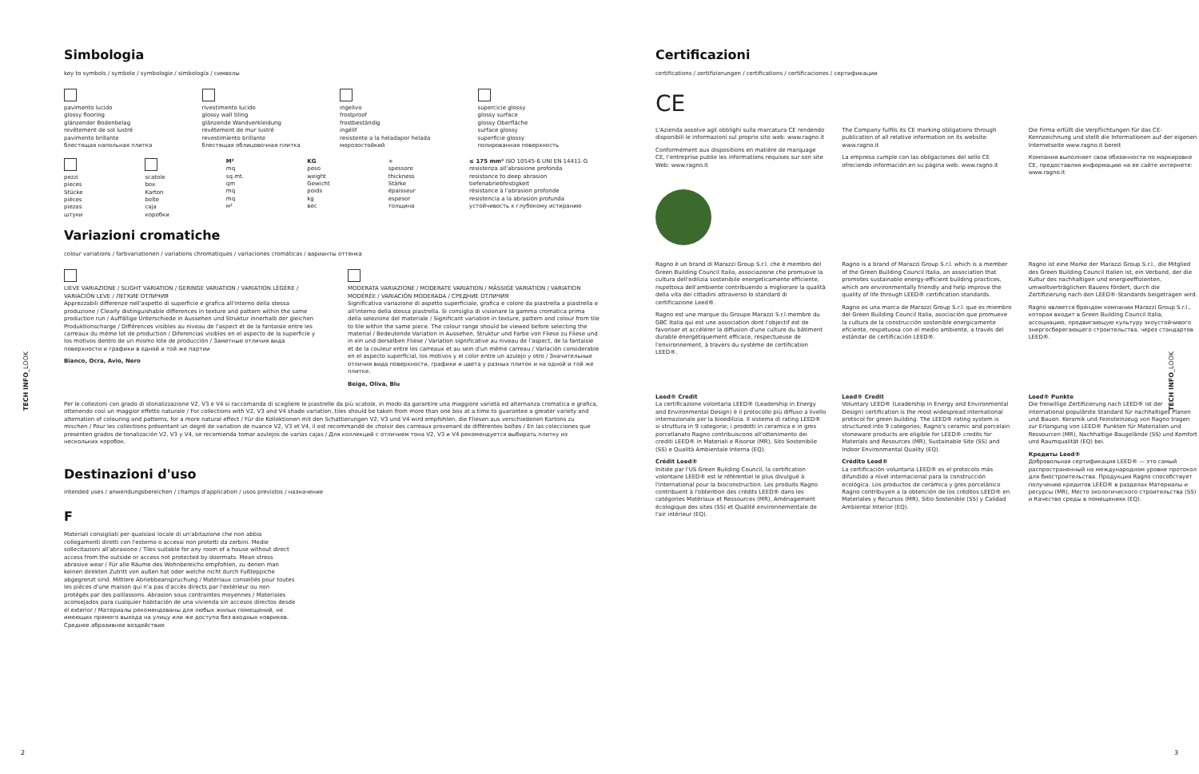Simbologia
key to symbols / symbole / symbologie / simbología / символы
pavimento lucido
glossy flooring
glänzender Bodenbelag
revêtement de sol lustré
pavimento brillante
блестящая напольная плитка
rivestimento lucido
glossy wall tiling
glänzende Wandverkleidung
revêtement de mur lustré
revestimiento brillante
блестящая облицовочная плитка
ingelivo
frostproof
frostbeständig
ingélif
resistente a la heladapor helada
морозостойкий
supercicie glossy
glossy surface
glossy Oberfläche
surface glossy
superficie glossy
полированная поверхность
pezzi
pieces
Stücke
pièces
piezas
штуки
scatole
box
Karton
boîte
caja
коробки
M²
mq
sq.mt.
qm
mq
mq
м²
KG
peso
weight
Gewicht
poids
kg
вес
÷
spessore
thickness
Stärke
épaisseur
espesor
толщина
≤ 175 mm³ ISO 10545-6 UNI EN 14411-G
resistenza all'abrasione profonda
resistance to deep abrasion
tiefenabriebfestigkeit
résistance à l'abrasion profonde
resistencia a la abrasión profunda
устойчивость к глубокому истиранию
Variazioni cromatiche
colour variations / farbvariationen / variations chromatiques / variaciones cromáticas / варианты оттенка
LIEVE VARIAZIONE / SLIGHT VARIATION / GERINGE VARIATION / VARIATION LÉGÈRE / VARIACIÓN LEVE / ЛЕГКИЕ ОТЛИЧИЯ
Apprezzabili differenze nell'aspetto di superficie e grafica all'interno della stessa produzione / Clearly distinguishable differences in texture and pattern within the same production run / Auffällige Unterschiede in Aussehen und Struktur innerhalb der gleichen Produktionscharge / Différences visibles au niveau de l'aspect et de la fantaisie entre les carreaux du même lot de production / Diferencias visibles en el aspecto de la superficie y los motivos dentro de un mismo lote de producción / Заметные отличия вида поверхности и графики в одной и той же партии
Bianco, Ocra, Avio, Nero
MODERATA VARIAZIONE / MODERATE VARIATION / MÄSSIGE VARIATION / VARIATION MODÉRÉE / VARIACIÓN MODERADA / СРЕДНИЕ ОТЛИЧИЯ
Significativa variazione di aspetto superficiale, grafica e colore da piastrella a piastrella e all'interno della stessa piastrella. Si consiglia di visionare la gamma cromatica prima della selezione del materiale / Significant variation in texture, pattern and colour from tile to tile within the same piece. The colour range should be viewed before selecting the material / Bedeutende Variation in Aussehen, Struktur und Farbe von Fliese zu Fliese und in ein und derselben Fliese / Variation significative au niveau de l'aspect, de la fantaisie et de la couleur entre les carreaux et au sein d'un même carreau / Variación considerable en el aspecto superficial, los motivos y el color entre un azulejo y otro / Значительные отличия вида поверхности, графики и цвета у разных плиток и на одной и той же плитке.
Beige, Oliva, Blu
Per le collezioni con grado di stonalizzazione V2, V3 e V4 si raccomanda di scegliere le piastrelle da più scatole, in modo da garantire una maggiore varietà ed alternanza cromatica e grafica, ottenendo così un maggior effetto naturale / For collections with V2, V3 and V4 shade variation, tiles should be taken from more than one box at a time to guarantee a greater variety and alternation of colouring and patterns, for a more natural effect / Für die Kollektionen mit den Schattierungen V2, V3 und V4 wird empfohlen, die Fliesen aus verschiedenen Kartons zu mischen / Pour les collections présentant un degré de variation de nuance V2, V3 et V4, il est recommandé de choisir des carreaux provenant de différentes boîtes / En las colecciones que presenten grados de tonalización V2, V3 y V4, se recomienda tomar azulejos de varias cajas / Для коллекций с отличием тона V2, V3 и V4 рекомендуется выбирать плитку из нескольких коробок.
Destinazioni d'uso
intended uses / anwendungsbereichen / champs d'application / usos previstos / назначение
F
Materiali consigliati per qualsiasi locale di un'abitazione che non abbia collegamenti diretti con l'esterno o accessi non protetti da zerbini. Medie sollecitazioni all'abrasione / Tiles suitable for any room of a house without direct access from the outside or access not protected by doormats. Mean stress abrasive wear / Für alle Räume des Wohnbereichs empfohlen, zu denen man keinen direkten Zutritt von außen hat oder welche nicht durch Fußteppiche abgegrenzt sind. Mittlere Abriebbeanspruchung / Matériaux conseillés pour toutes les pièces d'une maison qui n'a pas d'accès directs par l'extérieur ou non protégés par des paillassons. Abrasion sous contraintes moyennes / Materiales aconsejados para cualquier habitación de una vivienda sin accesos directos desde el exterior / Материалы рекомендованы для любых жилых помещений, не имеющих прямого выхода на улицу или же доступа без входных ковриков. Среднее абразивное воздействие
Certificazioni
certifications / zertifizierungen / certifications / certificaciones / сертификации
CE
L'Azienda assolve agli obblighi sulla marcatura CE rendendo disponibili le informazioni sul proprio sito web: www.ragno.it
Conformément aux dispositions en matière de marquage CE, l'entreprise publie les informations requises sur son site Web: www.ragno.it
The Company fulfils its CE marking obligations through publication of all relative information on its website: www.ragno.it
La empresa cumple con las obligaciones del sello CE ofreciendo información en su página web: www.ragno.it
Die Firma erfüllt die Verpflichtungen für das CE-Kennzeichnung und stellt die Informationen auf der eigenen Internetseite www.ragno.it bereit
Компания выполняет свои обязанности по маркировке CE, предоставляя информацию на ее сайте интернете: www.ragno.it
Ragno è un brand di Marazzi Group S.r.l. che è membro del Green Building Council Italia, associazione che promuove la cultura dell'edilizia sostenibile energeticamente efficiente, rispettosa dell'ambiente contribuendo a migliorare la qualità della vita dei cittadini attraverso lo standard di certificazione Leed®.
Ragno est une marque du Groupe Marazzi S.r.l.membre du GBC Italia qui est une association dont l'objectif est de favoriser et accélérer la diffusion d'une culture du bâtiment durable énergétiquement efficace, respectueuse de l'environnement, à travers du système de certification LEED®.
Ragno is a brand of Marazzi Group S.r.l. which is a member of the Green Building Council Italia, an association that promotes sustainable energy-efficient building practices, which are environmentally friendly and help improve the quality of life through LEED® certification standards.
Ragno es una marca de Marazzi Group S.r.l. que es miembro del Green Building Council Italia, asociación que promueve la cultura de la construcción sostenible energicamente eficiente, respetuosa con el medio ambiente, a través del estándar de certificación LEED®.
Ragno ist eine Marke der Marazzi Group S.r.l., die Mitglied des Green Building Council Italien ist, ein Verband, der die Kultur des nachhaltigen und energieeffizienten, umweltverträglichen Bauens fördert, durch die Zertifizierung nach den LEED®-Standards beigetragen wird.
Ragno является брендом компании Marazzi Group S.r.l., которая входит в Green Building Council Italia, ассоциацию, продвигающую культуру экоустойчивого энергосберегающего строительства, через стандартов LEED®.
Leed® Credit
La certificazione volontaria LEED® (Leadership in Energy and Environmental Design) è il protocollo più diffuso a livello internazionale per la bioedilizia. Il sistema di rating LEED® si struttura in 9 categorie; i prodotti in ceramica e in gres porcellanato Ragno contribuiscono all'ottenimento dei crediti LEED® in Materiali e Risorse (MR), Sito Sostenibile (SS) e Qualità Ambientale Interna (EQ).
Crédit Leed®
Initiée par l'US Green Building Council, la certification volontaire LEED® est le référentiel le plus divulgué à l'international pour la bioconstruction. Les produits Ragno contribuent à l'obtention des crédits LEED® dans les catégories Matériaux et Ressources (MR), Aménagement écologique des sites (SS) et Qualité environnementale de l'air intérieur (EQ).
Leed® Credit
Voluntary LEED® (Leadership in Energy and Environmental Design) certification is the most widespread international protocol for green building. The LEED® rating system is structured into 9 categories; Ragno's ceramic and porcelain stoneware products are eligible for LEED® credits for Materials and Resources (MR), Sustainable Site (SS) and Indoor Environmental Quality (EQ).
Crédito Leed®
La certificación voluntaria LEED® es el protocolo más difundido a nivel internacional para la construcción ecológica. Los productos de cerámica y gres porcelánico Ragno contribuyen a la obtención de los créditos LEED® en Materiales y Recursos (MR), Sitio Sostenible (SS) y Calidad Ambiental Interior (EQ).
Leed® Punkte
Die freiwillige Zertifizierung nach LEED® ist der international populärste Standard für nachhaltiges Planen und Bauen. Keramik und Feinsteinzeug von Ragno tragen zur Erlangung von LEED® Punkten für Materialien und Ressourcen (MR), Nachhaltige Baugelände (SS) und Komfort und Raumqualität (EQ) bei.
Кредиты Leed®
Добровольная сертификация LEED® — это самый распространенный на международном уровне протокол для биостроительства. Продукция Ragno способствует получению кредитов LEED® в разделах Материалы и ресурсы (MR), Место экологического строительства (SS) и Качество среды в помещениях (EQ).
TECH INFO_LOOK
TECH INFO_LOOK
2 3